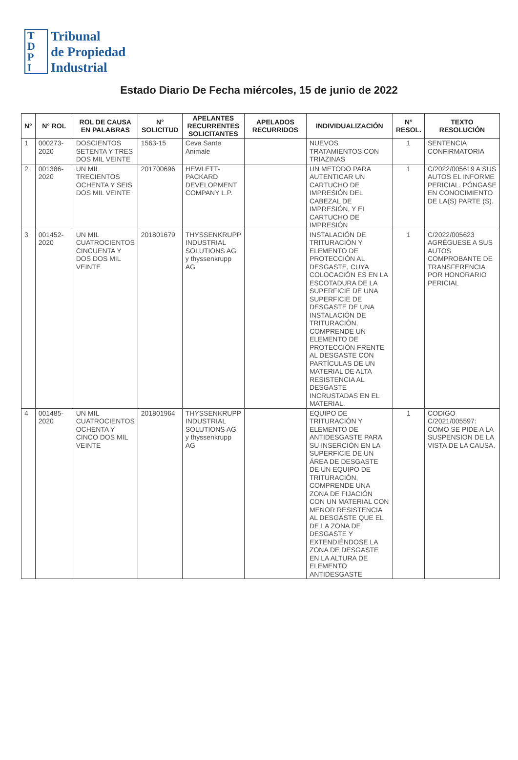T
D
P
I
Tribunal
de Propiedad
Industrial
Estado Diario De Fecha miércoles, 15 de junio de 2022
| N° | N° ROL | ROL DE CAUSA EN PALABRAS | N° SOLICITUD | APELANTES RECURRENTES SOLICITANTES | APELADOS RECURRIDOS | INDIVIDUALIZACIÓN | N° RESOL. | TEXTO RESOLUCIÓN |
| --- | --- | --- | --- | --- | --- | --- | --- | --- |
| 1 | 000273-2020 | DOSCIENTOS SETENTA Y TRES DOS MIL VEINTE | 1563-15 | Ceva Sante Animale | | NUEVOS TRATAMIENTOS CON TRIAZINAS | 1 | SENTENCIA CONFIRMATORIA |
| 2 | 001386-2020 | UN MIL TRECIENTOS OCHENTA Y SEIS DOS MIL VEINTE | 201700696 | HEWLETT-PACKARD DEVELOPMENT COMPANY L.P. | | UN METODO PARA AUTENTICAR UN CARTUCHO DE IMPRESIÓN DEL CABEZAL DE IMPRESIÓN, Y EL CARTUCHO DE IMPRESIÓN | 1 | C/2022/005619 A SUS AUTOS EL INFORME PERICIAL. PÓNGASE EN CONOCIMIENTO DE LA(S) PARTE (S). |
| 3 | 001452-2020 | UN MIL CUATROCIENTOS CINCUENTA Y DOS DOS MIL VEINTE | 201801679 | THYSSENKRUPP INDUSTRIAL SOLUTIONS AG y thyssenkrupp AG | | INSTALACIÓN DE TRITURACIÓN Y ELEMENTO DE PROTECCIÓN AL DESGASTE, CUYA COLOCACIÓN ES EN LA ESCOTADURA DE LA SUPERFICIE DE UNA SUPERFICIE DE DESGASTE DE UNA INSTALACIÓN DE TRITURACIÓN, COMPRENDE UN ELEMENTO DE PROTECCIÓN FRENTE AL DESGASTE CON PARTÍCULAS DE UN MATERIAL DE ALTA RESISTENCIA AL DESGASTE INCRUSTADAS EN EL MATERIAL. | 1 | C/2022/005623 AGRÉGUESE A SUS AUTOS COMPROBANTE DE TRANSFERENCIA POR HONORARIO PERICIAL |
| 4 | 001485-2020 | UN MIL CUATROCIENTOS OCHENTA Y CINCO DOS MIL VEINTE | 201801964 | THYSSENKRUPP INDUSTRIAL SOLUTIONS AG y thyssenkrupp AG | | EQUIPO DE TRITURACIÓN Y ELEMENTO DE ANTIDESGASTE PARA SU INSERCIÓN EN LA SUPERFICIE DE UN ÁREA DE DESGASTE DE UN EQUIPO DE TRITURACIÓN, COMPRENDE UNA ZONA DE FIJACIÓN CON UN MATERIAL CON MENOR RESISTENCIA AL DESGASTE QUE EL DE LA ZONA DE DESGASTE Y EXTENDIÉNDOSE LA ZONA DE DESGASTE EN LA ALTURA DE ELEMENTO ANTIDESGASTE | 1 | CODIGO C/2021/005597: COMO SE PIDE A LA SUSPENSION DE LA VISTA DE LA CAUSA. |